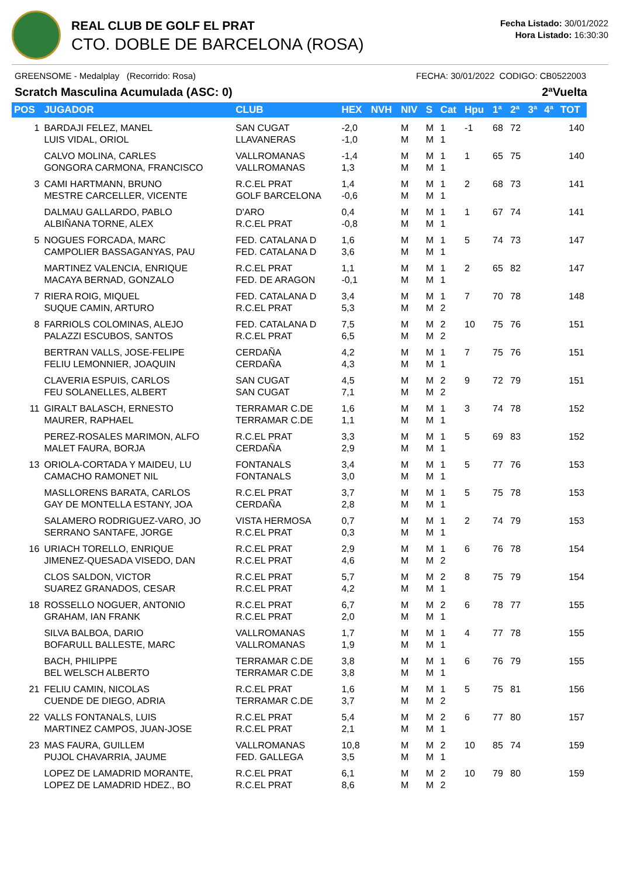REAL CLUB DE GOLF EL PRAT
CTO. DOBLE DE BARCELONA (ROSA)
Fecha Listado: 30/01/2022
Hora Listado: 16:30:30
GREENSOME - Medalplay (Recorrido: Rosa) FECHA: 30/01/2022 CODIGO: CB0522003
Scratch Masculina Acumulada (ASC: 0) 2ªVuelta
| POS | JUGADOR | CLUB | HEX | NVH | NIV | S | Cat | Hpu | 1ª | 2ª | 3ª | 4ª | TOT |
| --- | --- | --- | --- | --- | --- | --- | --- | --- | --- | --- | --- | --- | --- |
| 1 | BARDAJI FELEZ, MANEL LUIS VIDAL, ORIOL | SAN CUGAT LLAVANERAS | -2,0 -1,0 | | M M | M M | 1 1 | -1 | 68 | 72 | | | 140 |
| | CALVO MOLINA, CARLES GONGORA CARMONA, FRANCISCO | VALLROMANAS VALLROMANAS | -1,4 1,3 | | M M | M M | 1 1 | 1 | 65 | 75 | | | 140 |
| 3 | CAMI HARTMANN, BRUNO MESTRE CARCELLER, VICENTE | R.C.EL PRAT GOLF BARCELONA | 1,4 -0,6 | | M M | M M | 1 1 | 2 | 68 | 73 | | | 141 |
| | DALMAU GALLARDO, PABLO ALBIÑANA TORNE, ALEX | D'ARO R.C.EL PRAT | 0,4 -0,8 | | M M | M M | 1 1 | 1 | 67 | 74 | | | 141 |
| 5 | NOGUES FORCADA, MARC CAMPOLIER BASSAGANYAS, PAU | FED. CATALANA D FED. CATALANA D | 1,6 3,6 | | M M | M M | 1 1 | 5 | 74 | 73 | | | 147 |
| | MARTINEZ VALENCIA, ENRIQUE MACAYA BERNAD, GONZALO | R.C.EL PRAT FED. DE ARAGON | 1,1 -0,1 | | M M | M M | 1 1 | 2 | 65 | 82 | | | 147 |
| 7 | RIERA ROIG, MIQUEL SUQUE CAMIN, ARTURO | FED. CATALANA D R.C.EL PRAT | 3,4 5,3 | | M M | M M | 1 2 | 7 | 70 | 78 | | | 148 |
| 8 | FARRIOLS COLOMINAS, ALEJO PALAZZI ESCUBOS, SANTOS | FED. CATALANA D R.C.EL PRAT | 7,5 6,5 | | M M | M M | 2 2 | 10 | 75 | 76 | | | 151 |
| | BERTRAN VALLS, JOSE-FELIPE FELIU LEMONNIER, JOAQUIN | CERDAÑA CERDAÑA | 4,2 4,3 | | M M | M M | 1 1 | 7 | 75 | 76 | | | 151 |
| | CLAVERIA ESPUIS, CARLOS FEU SOLANELLES, ALBERT | SAN CUGAT SAN CUGAT | 4,5 7,1 | | M M | M M | 2 2 | 9 | 72 | 79 | | | 151 |
| 11 | GIRALT BALASCH, ERNESTO MAURER, RAPHAEL | TERRAMAR C.DE TERRAMAR C.DE | 1,6 1,1 | | M M | M M | 1 1 | 3 | 74 | 78 | | | 152 |
| | PEREZ-ROSALES MARIMON, ALFO MALET FAURA, BORJA | R.C.EL PRAT CERDAÑA | 3,3 2,9 | | M M | M M | 1 1 | 5 | 69 | 83 | | | 152 |
| 13 | ORIOLA-CORTADA Y MAIDEU, LU CAMACHO RAMONET NIL | FONTANALS FONTANALS | 3,4 3,0 | | M M | M M | 1 1 | 5 | 77 | 76 | | | 153 |
| | MASLLORENS BARATA, CARLOS GAY DE MONTELLA ESTANY, JOA | R.C.EL PRAT CERDAÑA | 3,7 2,8 | | M M | M M | 1 1 | 5 | 75 | 78 | | | 153 |
| | SALAMERO RODRIGUEZ-VARO, JO SERRANO SANTAFE, JORGE | VISTA HERMOSA R.C.EL PRAT | 0,7 0,3 | | M M | M M | 1 1 | 2 | 74 | 79 | | | 153 |
| 16 | URIACH TORELLO, ENRIQUE JIMENEZ-QUESADA VISEDO, DAN | R.C.EL PRAT R.C.EL PRAT | 2,9 4,6 | | M M | M M | 1 2 | 6 | 76 | 78 | | | 154 |
| | CLOS SALDON, VICTOR SUAREZ GRANADOS, CESAR | R.C.EL PRAT R.C.EL PRAT | 5,7 4,2 | | M M | M M | 2 1 | 8 | 75 | 79 | | | 154 |
| 18 | ROSSELLO NOGUER, ANTONIO GRAHAM, IAN FRANK | R.C.EL PRAT R.C.EL PRAT | 6,7 2,0 | | M M | M M | 2 1 | 6 | 78 | 77 | | | 155 |
| | SILVA BALBOA, DARIO BOFARULL BALLESTE, MARC | VALLROMANAS VALLROMANAS | 1,7 1,9 | | M M | M M | 1 1 | 4 | 77 | 78 | | | 155 |
| | BACH, PHILIPPE BEL WELSCH ALBERTO | TERRAMAR C.DE TERRAMAR C.DE | 3,8 3,8 | | M M | M M | 1 1 | 6 | 76 | 79 | | | 155 |
| 21 | FELIU CAMIN, NICOLAS CUENDE DE DIEGO, ADRIA | R.C.EL PRAT TERRAMAR C.DE | 1,6 3,7 | | M M | M M | 1 2 | 5 | 75 | 81 | | | 156 |
| 22 | VALLS FONTANALS, LUIS MARTINEZ CAMPOS, JUAN-JOSE | R.C.EL PRAT R.C.EL PRAT | 5,4 2,1 | | M M | M M | 2 1 | 6 | 77 | 80 | | | 157 |
| 23 | MAS FAURA, GUILLEM PUJOL CHAVARRIA, JAUME | VALLROMANAS FED. GALLEGA | 10,8 3,5 | | M M | M M | 2 1 | 10 | 85 | 74 | | | 159 |
| | LOPEZ DE LAMADRID MORANTE, LOPEZ DE LAMADRID HDEZ., BO | R.C.EL PRAT R.C.EL PRAT | 6,1 8,6 | | M M | M M | 2 2 | 10 | 79 | 80 | | | 159 |